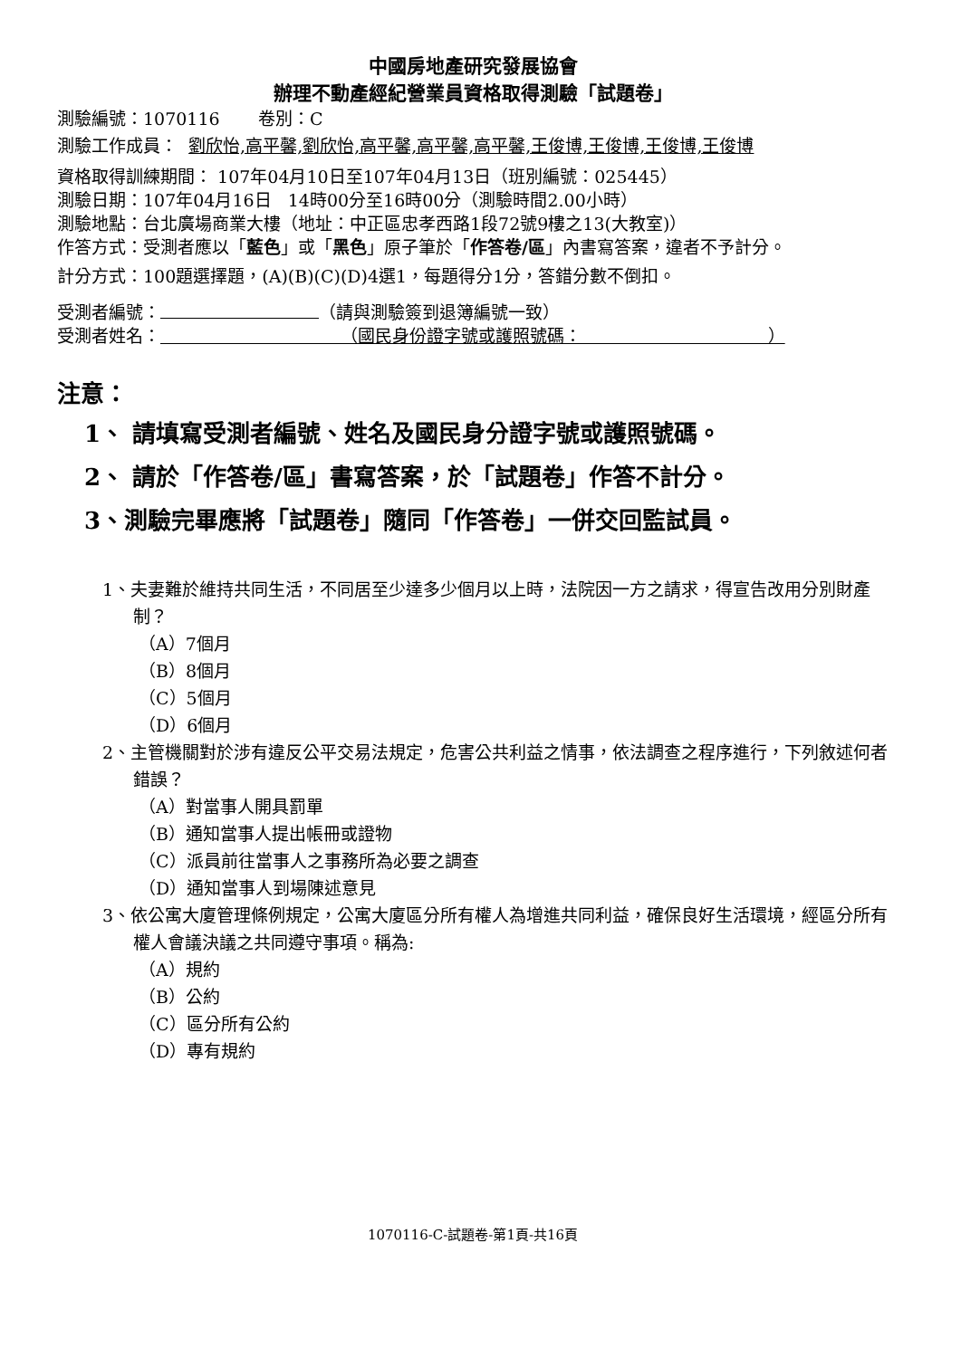中國房地產研究發展協會
辦理不動產經紀營業員資格取得測驗「試題卷」
測驗編號：1070116 卷別：C
測驗工作成員： 劉欣怡,高平馨,劉欣怡,高平馨,高平馨,高平馨,王俊博,王俊博,王俊博,王俊博
資格取得訓練期間： 107年04月10日至107年04月13日（班別編號：025445）
測驗日期：107年04月16日 14時00分至16時00分（測驗時間2.00小時）
測驗地點：台北廣場商業大樓（地址：中正區忠孝西路1段72號9樓之13(大教室)）
作答方式：受測者應以「藍色」或「黑色」原子筆於「作答卷/區」內書寫答案，違者不予計分。
計分方式：100題選擇題，(A)(B)(C)(D)4選1，每題得分1分，答錯分數不倒扣。
受測者編號： （請與測驗簽到退簿編號一致）
受測者姓名： （國民身份證字號或護照號碼： ）
注意：
1、 請填寫受測者編號、姓名及國民身分證字號或護照號碼。
2、 請於「作答卷/區」書寫答案，於「試題卷」作答不計分。
3、測驗完畢應將「試題卷」隨同「作答卷」一併交回監試員。
1、夫妻難於維持共同生活，不同居至少達多少個月以上時，法院因一方之請求，得宣告改用分別財產制？
（A）7個月
（B）8個月
（C）5個月
（D）6個月
2、主管機關對於涉有違反公平交易法規定，危害公共利益之情事，依法調查之程序進行，下列敘述何者錯誤？
（A）對當事人開具罰單
（B）通知當事人提出帳冊或證物
（C）派員前往當事人之事務所為必要之調查
（D）通知當事人到場陳述意見
3、依公寓大廈管理條例規定，公寓大廈區分所有權人為增進共同利益，確保良好生活環境，經區分所有權人會議決議之共同遵守事項。稱為:
（A）規約
（B）公約
（C）區分所有公約
（D）專有規約
1070116-C-試題卷-第1頁-共16頁